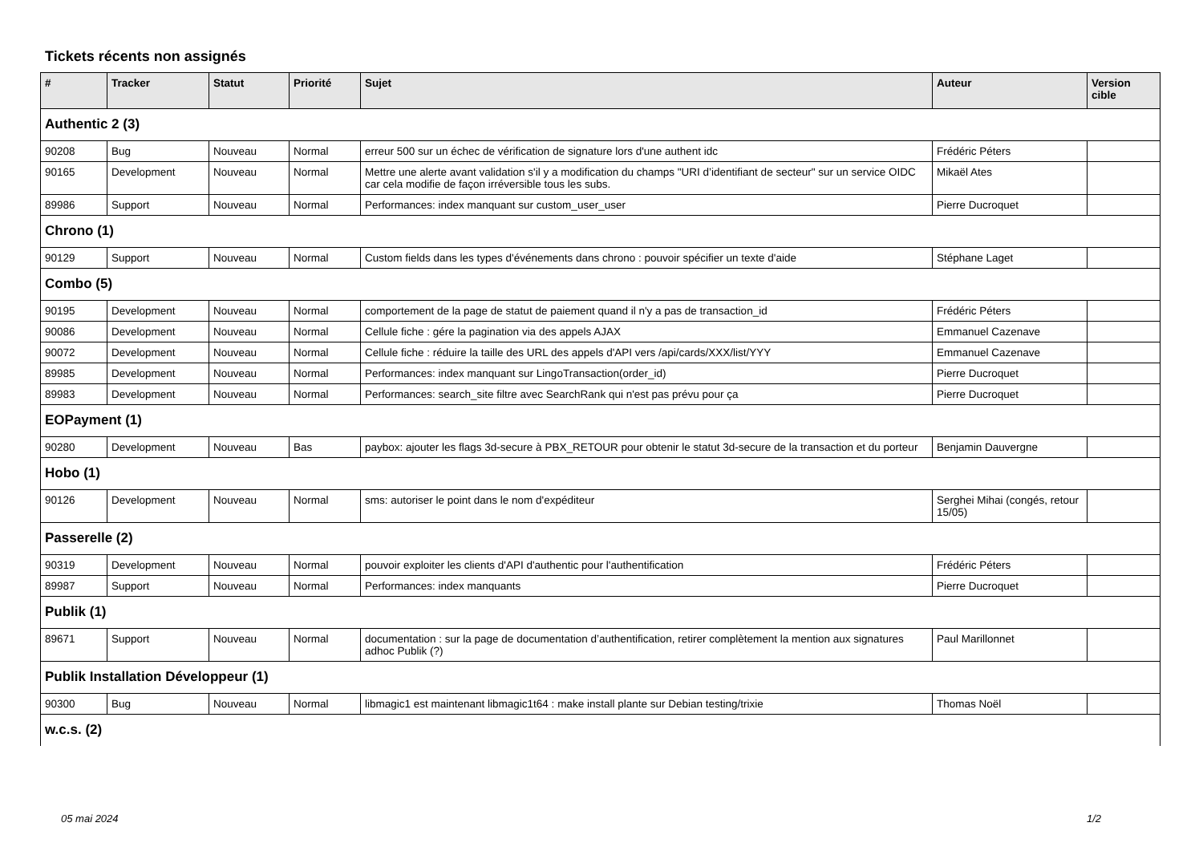Tickets récents non assignés
| # | Tracker | Statut | Priorité | Sujet | Auteur | Version cible |
| --- | --- | --- | --- | --- | --- | --- |
| Authentic 2 (3) | | | | | | |
| 90208 | Bug | Nouveau | Normal | erreur 500 sur un échec de vérification de signature lors d'une authent idc | Frédéric Péters | |
| 90165 | Development | Nouveau | Normal | Mettre une alerte avant validation s'il y a modification du champs "URI d’identifiant de secteur" sur un service OIDC car cela modifie de façon irréversible tous les subs. | Mikaël Ates | |
| 89986 | Support | Nouveau | Normal | Performances: index manquant sur custom_user_user | Pierre Ducroquet | |
| Chrono (1) | | | | | | |
| 90129 | Support | Nouveau | Normal | Custom fields dans les types d'événements dans chrono : pouvoir spécifier un texte d'aide | Stéphane Laget | |
| Combo (5) | | | | | | |
| 90195 | Development | Nouveau | Normal | comportement de la page de statut de paiement quand il n'y a pas de transaction_id | Frédéric Péters | |
| 90086 | Development | Nouveau | Normal | Cellule fiche : gére la pagination via des appels AJAX | Emmanuel Cazenave | |
| 90072 | Development | Nouveau | Normal | Cellule fiche : réduire la taille des URL des appels d'API vers /api/cards/XXX/list/YYY | Emmanuel Cazenave | |
| 89985 | Development | Nouveau | Normal | Performances: index manquant sur LingoTransaction(order_id) | Pierre Ducroquet | |
| 89983 | Development | Nouveau | Normal | Performances: search_site filtre avec SearchRank qui n'est pas prévu pour ça | Pierre Ducroquet | |
| EOPayment (1) | | | | | | |
| 90280 | Development | Nouveau | Bas | paybox: ajouter les flags 3d-secure à PBX_RETOUR pour obtenir le statut 3d-secure de la transaction et du porteur | Benjamin Dauvergne | |
| Hobo (1) | | | | | | |
| 90126 | Development | Nouveau | Normal | sms: autoriser le point dans le nom d'expéditeur | Serghei Mihai (congés, retour 15/05) | |
| Passerelle (2) | | | | | | |
| 90319 | Development | Nouveau | Normal | pouvoir exploiter les clients d'API d'authentic pour l'authentification | Frédéric Péters | |
| 89987 | Support | Nouveau | Normal | Performances: index manquants | Pierre Ducroquet | |
| Publik (1) | | | | | | |
| 89671 | Support | Nouveau | Normal | documentation : sur la page de documentation d’authentification, retirer complètement la mention aux signatures adhoc Publik (?) | Paul Marillonnet | |
| Publik Installation Développeur (1) | | | | | | |
| 90300 | Bug | Nouveau | Normal | libmagic1 est maintenant libmagic1t64 : make install plante sur Debian testing/trixie | Thomas Noël | |
| w.c.s. (2) | | | | | | |
05 mai 2024 1/2